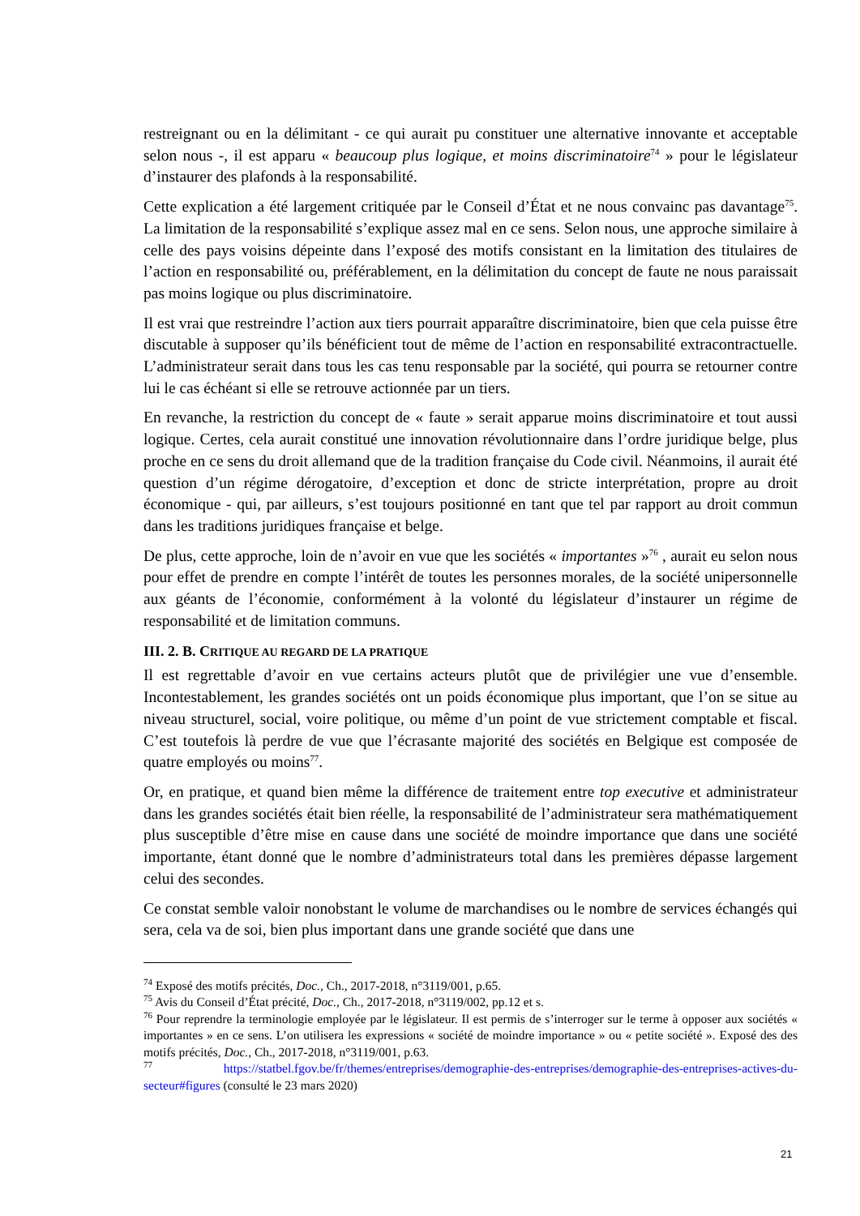restreignant ou en la délimitant - ce qui aurait pu constituer une alternative innovante et acceptable selon nous -, il est apparu « beaucoup plus logique, et moins discriminatoire<sup>74</sup> » pour le législateur d’instaurer des plafonds à la responsabilité.
Cette explication a été largement critiquée par le Conseil d’État et ne nous convainc pas davantage<sup>75</sup>. La limitation de la responsabilité s’explique assez mal en ce sens. Selon nous, une approche similaire à celle des pays voisins dépeinte dans l’exposé des motifs consistant en la limitation des titulaires de l’action en responsabilité ou, préférablement, en la délimitation du concept de faute ne nous paraissait pas moins logique ou plus discriminatoire.
Il est vrai que restreindre l’action aux tiers pourrait apparaître discriminatoire, bien que cela puisse être discutable à supposer qu’ils bénéficient tout de même de l’action en responsabilité extracontractuelle. L’administrateur serait dans tous les cas tenu responsable par la société, qui pourra se retourner contre lui le cas échéant si elle se retrouve actionnée par un tiers.
En revanche, la restriction du concept de « faute » serait apparue moins discriminatoire et tout aussi logique. Certes, cela aurait constitué une innovation révolutionnaire dans l’ordre juridique belge, plus proche en ce sens du droit allemand que de la tradition française du Code civil. Néanmoins, il aurait été question d’un régime dérogatoire, d’exception et donc de stricte interprétation, propre au droit économique - qui, par ailleurs, s’est toujours positionné en tant que tel par rapport au droit commun dans les traditions juridiques française et belge.
De plus, cette approche, loin de n’avoir en vue que les sociétés « importantes »<sup>76</sup> , aurait eu selon nous pour effet de prendre en compte l’intérêt de toutes les personnes morales, de la société unipersonnelle aux géants de l’économie, conformément à la volonté du législateur d’instaurer un régime de responsabilité et de limitation communs.
III. 2. B. CRITIQUE AU REGARD DE LA PRATIQUE
Il est regrettable d’avoir en vue certains acteurs plutôt que de privilégier une vue d’ensemble. Incontestablement, les grandes sociétés ont un poids économique plus important, que l’on se situe au niveau structurel, social, voire politique, ou même d’un point de vue strictement comptable et fiscal. C’est toutefois là perdre de vue que l’écrasante majorité des sociétés en Belgique est composée de quatre employés ou moins<sup>77</sup>.
Or, en pratique, et quand bien même la différence de traitement entre top executive et administrateur dans les grandes sociétés était bien réelle, la responsabilité de l’administrateur sera mathématiquement plus susceptible d’être mise en cause dans une société de moindre importance que dans une société importante, étant donné que le nombre d’administrateurs total dans les premières dépasse largement celui des secondes.
Ce constat semble valoir nonobstant le volume de marchandises ou le nombre de services échangés qui sera, cela va de soi, bien plus important dans une grande société que dans une
<sup>74</sup> Exposé des motifs précités, Doc., Ch., 2017-2018, n°3119/001, p.65.
<sup>75</sup> Avis du Conseil d’État précité, Doc., Ch., 2017-2018, n°3119/002, pp.12 et s.
<sup>76</sup> Pour reprendre la terminologie employée par le législateur. Il est permis de s’interroger sur le terme à opposer aux sociétés « importantes » en ce sens. L’on utilisera les expressions « société de moindre importance » ou « petite société ». Exposé des des motifs précités, Doc., Ch., 2017-2018, n°3119/001, p.63.
<sup>77</sup> https://statbel.fgov.be/fr/themes/entreprises/demographie-des-entreprises/demographie-des-entreprises-actives-du-secteur#figures (consulté le 23 mars 2020)
21